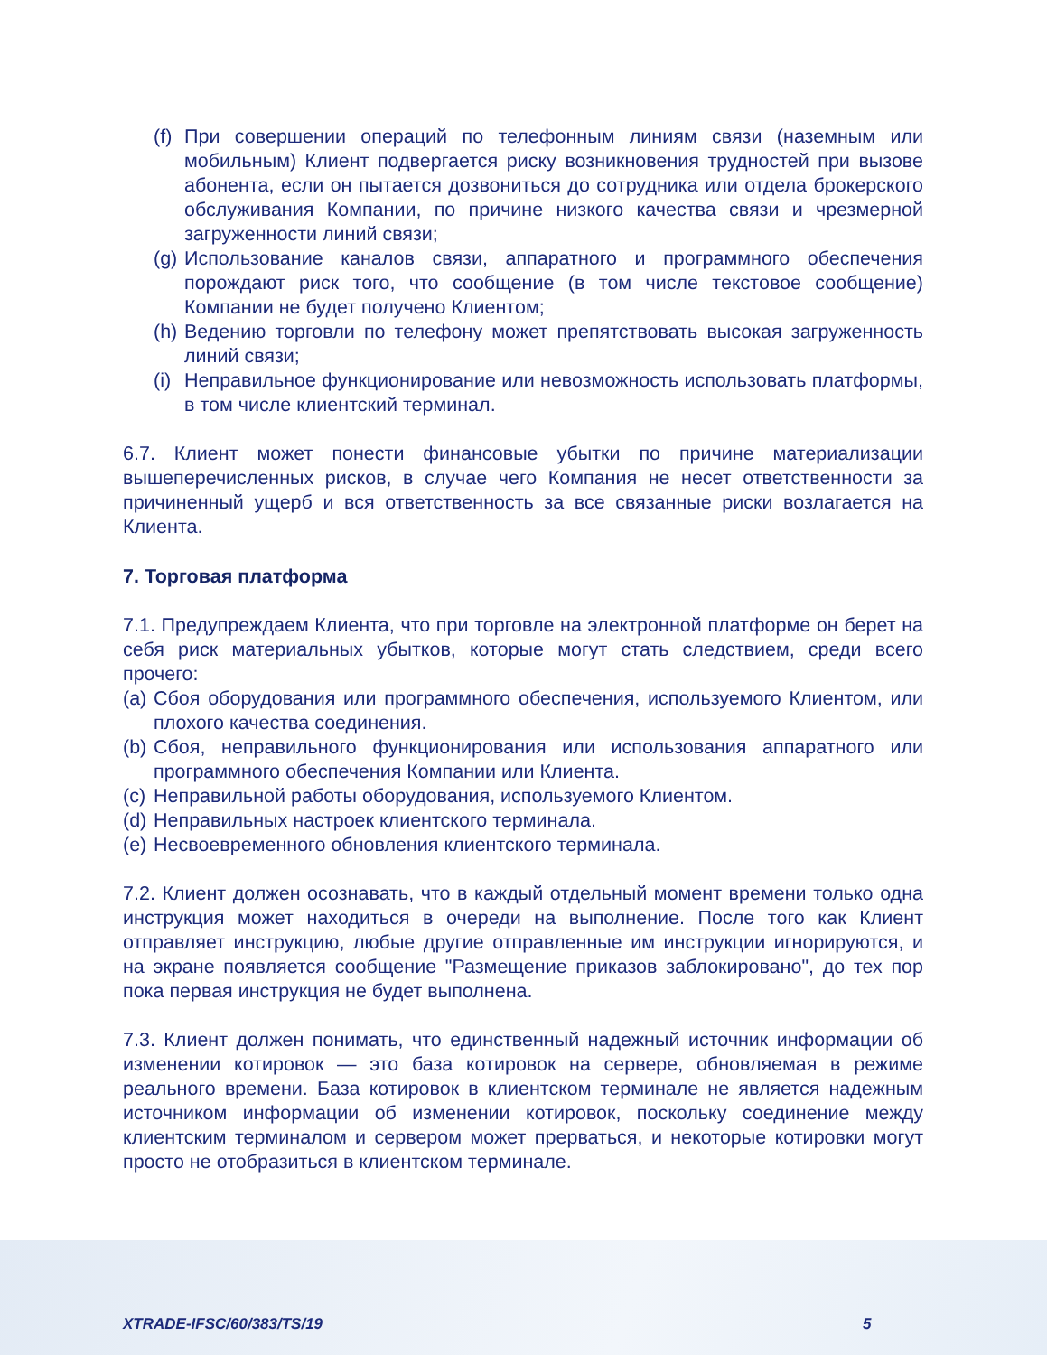(f) При совершении операций по телефонным линиям связи (наземным или мобильным) Клиент подвергается риску возникновения трудностей при вызове абонента, если он пытается дозвониться до сотрудника или отдела брокерского обслуживания Компании, по причине низкого качества связи и чрезмерной загруженности линий связи;
(g) Использование каналов связи, аппаратного и программного обеспечения порождают риск того, что сообщение (в том числе текстовое сообщение) Компании не будет получено Клиентом;
(h) Ведению торговли по телефону может препятствовать высокая загруженность линий связи;
(i) Неправильное функционирование или невозможность использовать платформы, в том числе клиентский терминал.
6.7. Клиент может понести финансовые убытки по причине материализации вышеперечисленных рисков, в случае чего Компания не несет ответственности за причиненный ущерб и вся ответственность за все связанные риски возлагается на Клиента.
7. Торговая платформа
7.1. Предупреждаем Клиента, что при торговле на электронной платформе он берет на себя риск материальных убытков, которые могут стать следствием, среди всего прочего:
(a) Сбоя оборудования или программного обеспечения, используемого Клиентом, или плохого качества соединения.
(b) Сбоя, неправильного функционирования или использования аппаратного или программного обеспечения Компании или Клиента.
(c) Неправильной работы оборудования, используемого Клиентом.
(d) Неправильных настроек клиентского терминала.
(e) Несвоевременного обновления клиентского терминала.
7.2. Клиент должен осознавать, что в каждый отдельный момент времени только одна инструкция может находиться в очереди на выполнение. После того как Клиент отправляет инструкцию, любые другие отправленные им инструкции игнорируются, и на экране появляется сообщение "Размещение приказов заблокировано", до тех пор пока первая инструкция не будет выполнена.
7.3. Клиент должен понимать, что единственный надежный источник информации об изменении котировок — это база котировок на сервере, обновляемая в режиме реального времени. База котировок в клиентском терминале не является надежным источником информации об изменении котировок, поскольку соединение между клиентским терминалом и сервером может прерваться, и некоторые котировки могут просто не отобразиться в клиентском терминале.
XTRADE-IFSC/60/383/TS/19 5